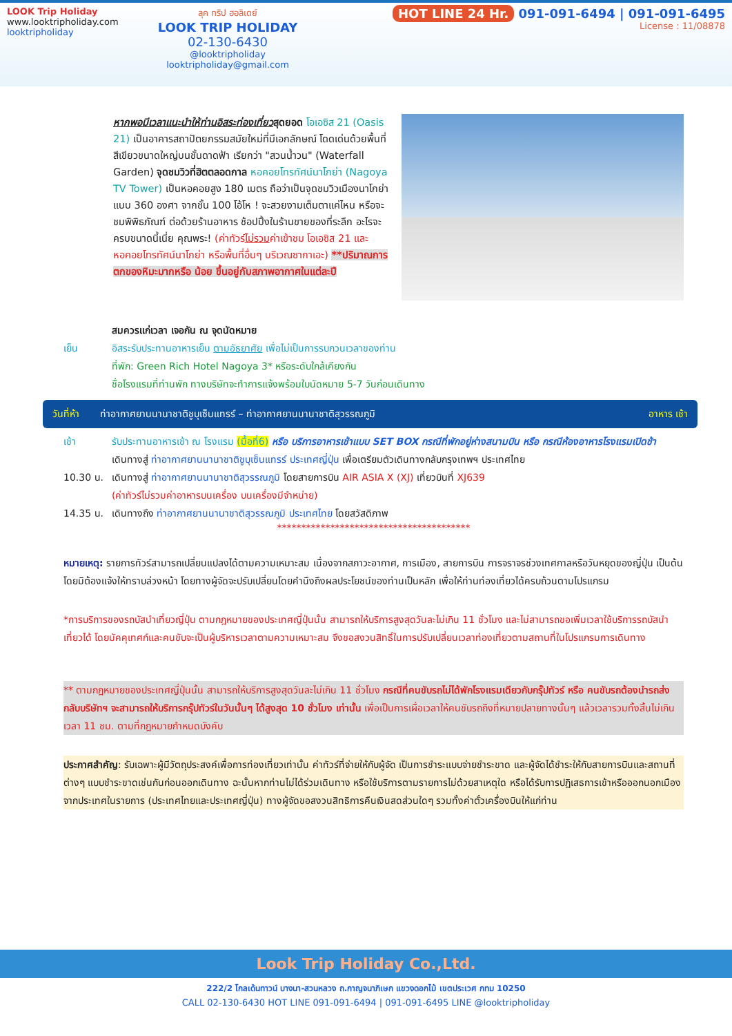LOOK Trip Holiday
www.looktripholiday.com
looktripholiday
ลุค ทริป ฮอลิเดย์
LOOK TRIP HOLIDAY
02-130-6430
@looktripholiday looktripholiday@gmail.com
HOT LINE 24 Hr. 091-091-6494 | 091-091-6495
License : 11/08878
หากพอมีเวลาแนะนำให้ท่านอิสระท่องเที่ยวสุดยอด โอเอซิส 21 (Oasis 21) เป็นอาคารสถาปัตยกรรมสมัยใหม่ที่มีเอกลักษณ์ โดดเด่นด้วยพื้นที่สีเขียวขนาดใหญ่บนชั้นดาดฟ้า เรียกว่า "สวนน้ำวน" (Waterfall Garden) จุดชมวิวที่ฮิตตลอดกาล หอคอยโทรทัศน์นาโกย่า (Nagoya TV Tower) เป็นหอคอยสูง 180 เมตร ถือว่าเป็นจุดชมวิวเมืองนาโกย่าแบบ 360 องศา จากชั้น 100 โอ้โห ! จะสวยงามเต็มตาแค่ไหน หรือจะชมพิพิธภัณฑ์ ต่อด้วยร้านอาหาร ช้อปปิ้งในร้านขายของที่ระลึก อะไรจะครบขนาดนี้เนี่ย คุณพระ! (ค่าทัวร์ไม่รวมค่าเข้าชม โอเอซิส 21 และ หอคอยโทรทัศน์นาโกย่า หรือพื้นที่อื่นๆ บริเวณซากาเอะ) **ปริมาณการตกของหิมะมากหรือ น้อย ขึ้นอยู่กับสภาพอากาศในแต่ละปี
สมควรแก่เวลา เจอกัน ณ จุดนัดหมาย
เย็น อิสระรับประทานอาหารเย็น ตามอัธยาศัย เพื่อไม่เป็นการรบกวนเวลาของท่าน
ที่พัก: Green Rich Hotel Nagoya 3* หรือระดับใกล้เคียงกัน
ชื่อโรงแรมที่ท่านพัก ทางบริษัทจะทำการแจ้งพร้อมใบนัดหมาย 5-7 วันก่อนเดินทาง
วันที่ห้า ท่าอากาศยานนานาชาติชูบุเซ็นแทรร์ – ท่าอากาศยานนานาชาติสุวรรณภูมิ อาหาร เช้า
เช้า รับประทานอาหารเช้า ณ โรงแรม (มื้อที่6) หรือ บริการอาหารเช้าแบบ SET BOX กรณีที่พักอยู่ห่างสนามบิน หรือ กรณีห้องอาหารโรงแรมเปิดช้า
เดินทางสู่ ท่าอากาศยานนานาชาติชูบุเซ็นแทรร์ ประเทศญี่ปุ่น เพื่อเตรียมตัวเดินทางกลับกรุงเทพฯ ประเทศไทย
10.30 น. เดินทางสู่ ท่าอากาศยานนานาชาติสุวรรณภูมิ โดยสายการบิน AIR ASIA X (XJ) เที่ยวบินที่ XJ639
(ค่าทัวร์ไม่รวมค่าอาหารบนเครื่อง บนเครื่องมีจำหน่าย)
14.35 น. เดินทางถึง ท่าอากาศยานนานาชาติสุวรรณภูมิ ประเทศไทย โดยสวัสดิภาพ
****************************************
หมายเหตุ: รายการทัวร์สามารถเปลี่ยนแปลงได้ตามความเหมาะสม เนื่องจากสภาวะอากาศ, การเมือง, สายการบิน การจราจรช่วงเทศกาลหรือวันหยุดของญี่ปุ่น เป็นต้น โดยมิต้องแจ้งให้ทราบล่วงหน้า โดยทางผู้จัดจะปรับเปลี่ยนโดยคำนึงถึงผลประโยชน์ของท่านเป็นหลัก เพื่อให้ท่านท่องเที่ยวได้ครบถ้วนตามโปรแกรม
*การบริการของรถบัสนำเที่ยวญี่ปุ่น ตามกฎหมายของประเทศญี่ปุ่นนั้น สามารถให้บริการสูงสุดวันละไม่เกิน 11 ชั่วโมง และไม่สามารถขอเพิ่มเวลาใช้บริการรถบัสนำเที่ยวได้ โดยมัคคุเทศก์และคนขับจะเป็นผู้บริหารเวลาตามความเหมาะสม จึงขอสงวนสิทธิ์ในการปรับเปลี่ยนเวลาท่องเที่ยวตามสถานที่ในโปรแกรมการเดินทาง
** ตามกฎหมายของประเทศญี่ปุ่นนั้น สามารถให้บริการสูงสุดวันละไม่เกิน 11 ชั่วโมง กรณีที่คนขับรถไม่ได้พักโรงแรมเดียวกับกรุ๊ปทัวร์ หรือ คนขับรถต้องนำรถส่งกลับบริษัทฯ จะสามารถให้บริการกรุ๊ปทัวร์ในวันนั้นๆ ได้สูงสุด 10 ชั่วโมง เท่านั้น เพื่อเป็นการเผื่อเวลาให้คนขับรถถึงที่หมายปลายทางนั้นๆ แล้วเวลารวมทั้งสิ้นไม่เกินเวลา 11 ชม. ตามที่กฎหมายกำหนดบังคับ
ประกาศสำคัญ: รับเฉพาะผู้มีวัตถุประสงค์เพื่อการท่องเที่ยวเท่านั้น ค่าทัวร์ที่จ่ายให้กับผู้จัด เป็นการชำระแบบจ่ายชำระขาด และผู้จัดได้ชำระให้กับสายการบินและสถานที่ต่างๆ แบบชำระขาดเช่นกันก่อนออกเดินทาง ฉะนั้นหากท่านไม่ได้ร่วมเดินทาง หรือใช้บริการตามรายการไม่ด้วยสาเหตุใด หรือได้รับการปฏิเสธการเข้าหรือออกนอกเมืองจากประเทศในรายการ (ประเทศไทยและประเทศญี่ปุ่น) ทางผู้จัดขอสงวนสิทธิการคืนเงินสดส่วนใดๆ รวมทั้งค่าตั๋วเครื่องบินให้แก่ท่าน
Look Trip Holiday Co.,Ltd.
222/2 โกลเด้นทาวน์ บางนา-สวนหลวง ถ.กาญจนาภิเษก แขวงดอกไม้ เขตประเวศ กทม 10250
CALL 02-130-6430 HOT LINE 091-091-6494 | 091-091-6495 LINE @looktripholiday